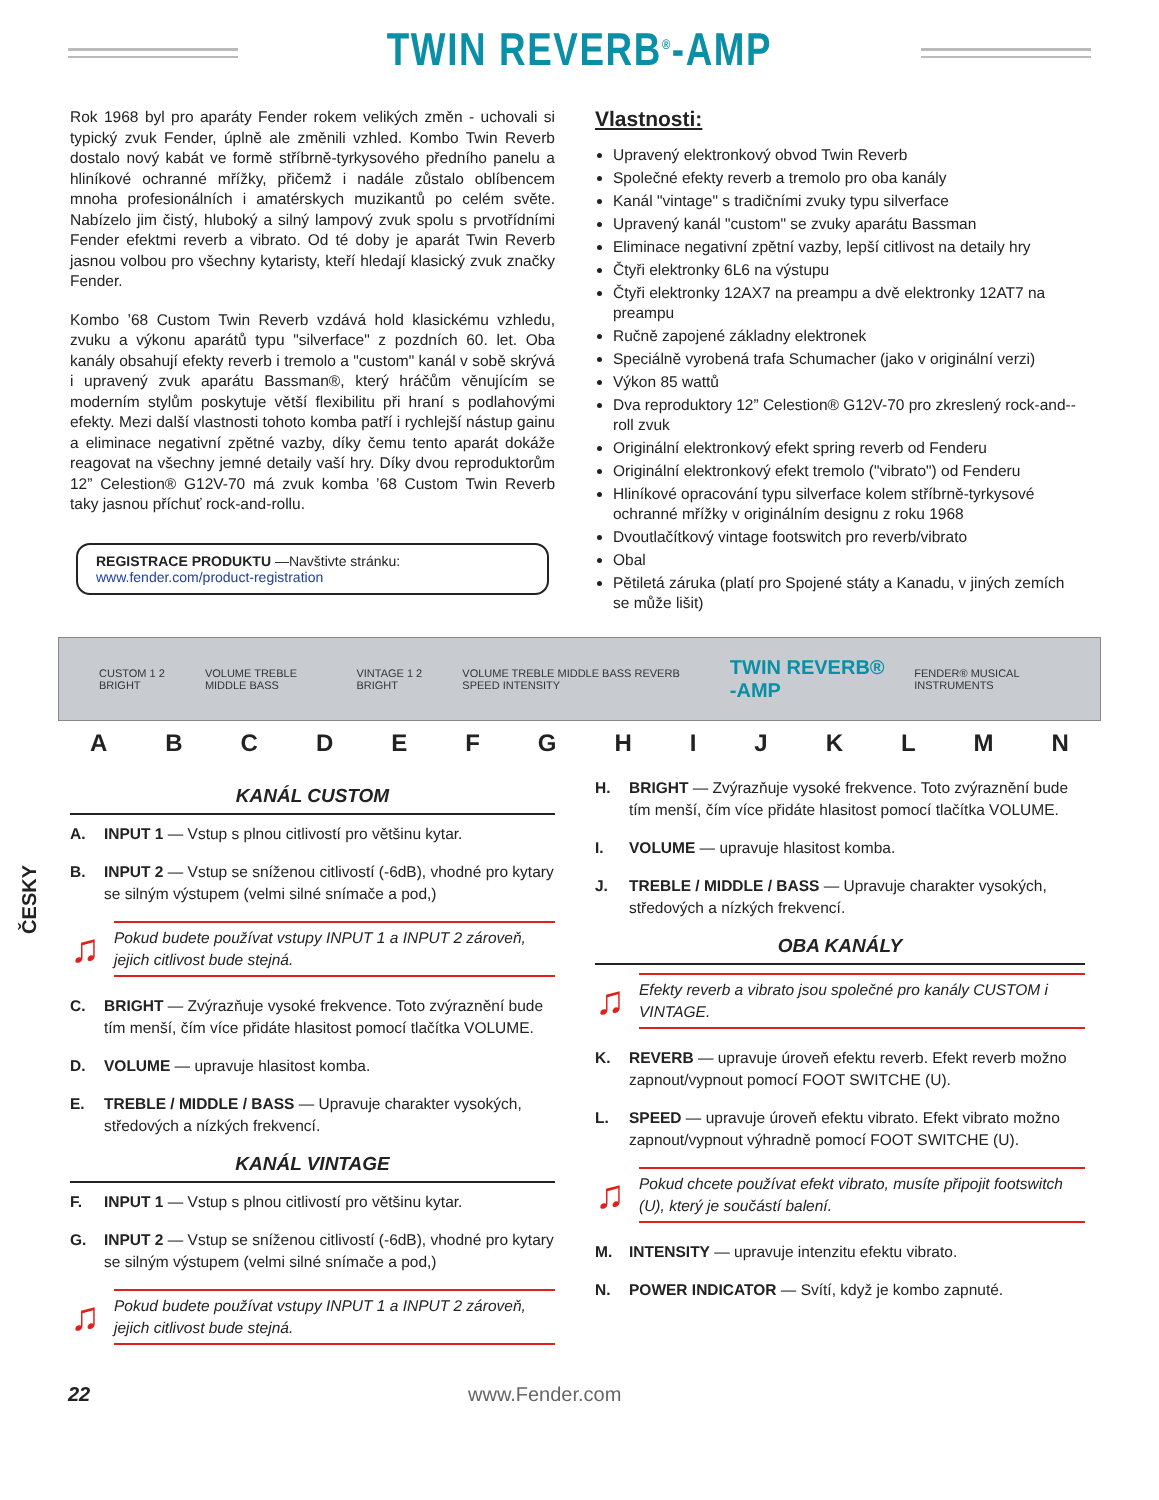TWIN REVERB<sup>®</sup>-AMP
Rok 1968 byl pro aparáty Fender rokem velikých změn - uchovali si typický zvuk Fender, úplně ale změnili vzhled. Kombo Twin Reverb dostalo nový kabát ve formě stříbrně-tyrkysového předního panelu a hliníkové ochranné mřížky, přičemž i nadále zůstalo oblíbencem mnoha profesionálních i amatérskych muzikantů po celém světe. Nabízelo jim čistý, hluboký a silný lampový zvuk spolu s prvotříd­ními Fender efektmi reverb a vibrato. Od té doby je aparát Twin Reverb jasnou volbou pro všechny kytaristy, kteří hledají klasický zvuk značky Fender.
Kombo ’68 Custom Twin Reverb vzdává hold klasickému vzhledu, zvuku a výkonu aparátů typu "silverface" z pozdních 60. let. Oba kanály obsahují efekty reverb i tremolo a "custom" kanál v sobě skrývá i upravený zvuk aparátu Bassman®, který hráčům věnujícím se moderním stylům poskytuje větší flexibilitu při hraní s podlahovými efekty. Mezi další vlastnosti tohoto komba patří i rychlejší nástup gainu a eliminace negativní zpětné vazby, díky čemu tento aparát dokáže reagovat na všechny jemné detaily vaší hry. Díky dvou reproduktorům 12” Celestion® G12V-70 má zvuk komba ’68 Custom Twin Reverb taky jasnou příchuť rock-and-rollu.
REGISTRACE PRODUKTU —Navštivte stránku: www.fender.com/product-registration
Vlastnosti:
Upravený elektronkový obvod Twin Reverb
Společné efekty reverb a tremolo pro oba kanály
Kanál "vintage" s tradičními zvuky typu silverface
Upravený kanál "custom" se zvuky aparátu Bassman
Eliminace negativní zpětní vazby, lepší citlivost na detaily hry
Čtyři elektronky 6L6 na výstupu
Čtyři elektronky 12AX7 na preampu a dvě elektronky 12AT7 na preampu
Ručně zapojené základny elektronek
Speciálně vyrobená trafa Schumacher (jako v originální verzi)
Výkon 85 wattů
Dva reproduktory 12” Celestion® G12V-70 pro zkreslený rock-and--roll zvuk
Originální elektronkový efekt spring reverb od Fenderu
Originální elektronkový efekt tremolo ("vibrato") od Fenderu
Hliníkové opracování typu silverface kolem stříbrně-tyrkysové ochranné mřížky v originálním designu z roku 1968
Dvoutlačítkový vintage footswitch pro reverb/vibrato
Obal
Pětiletá záruka (platí pro Spojené státy a Kanadu, v jiných zemích se může lišit)
CUSTOM 1 2 BRIGHT VOLUME TREBLE MIDDLE BASS VINTAGE 1 2 BRIGHT VOLUME TREBLE MIDDLE BASS REVERB SPEED INTENSITY TWIN REVERB® -AMP FENDER® MUSICAL INSTRUMENTS
A B C D E F G H I J K L M N
ČESKY
KANÁL CUSTOM
A. INPUT 1 — Vstup s plnou citlivostí pro většinu kytar.
B. INPUT 2 — Vstup se sníženou citlivostí (-6dB), vhodné pro kytary se silným výstupem (velmi silné snímače a pod,)
♫
Pokud budete používat vstupy INPUT 1 a INPUT 2 zároveň, jejich citlivost bude stejná.
C. BRIGHT — Zvýrazňuje vysoké frekvence. Toto zvýraznění bude tím menší, čím více přidáte hlasitost pomocí tlačítka VOLUME.
D. VOLUME — upravuje hlasitost komba.
E. TREBLE / MIDDLE / BASS — Upravuje charakter vysokých, středových a nízkých frekvencí.
KANÁL VINTAGE
F. INPUT 1 — Vstup s plnou citlivostí pro většinu kytar.
G. INPUT 2 — Vstup se sníženou citlivostí (-6dB), vhodné pro kytary se silným výstupem (velmi silné snímače a pod,)
♫
Pokud budete používat vstupy INPUT 1 a INPUT 2 zároveň, jejich citlivost bude stejná.
H. BRIGHT — Zvýrazňuje vysoké frekvence. Toto zvýraznění bude tím menší, čím více přidáte hlasitost pomocí tlačítka VOLUME.
I. VOLUME — upravuje hlasitost komba.
J. TREBLE / MIDDLE / BASS — Upravuje charakter vysokých, středových a nízkých frekvencí.
OBA KANÁLY
♫
Efekty reverb a vibrato jsou společné pro kanály CUSTOM i VINTAGE.
K. REVERB — upravuje úroveň efektu reverb. Efekt reverb možno zapnout/vypnout pomocí FOOT SWITCHE (U).
L. SPEED — upravuje úroveň efektu vibrato. Efekt vibrato možno zapnout/vypnout výhradně pomocí FOOT SWITCHE (U).
♫
Pokud chcete používat efekt vibrato, musíte připojit footswitch (U), který je součástí balení.
M. INTENSITY — upravuje intenzitu efektu vibrato.
N. POWER INDICATOR — Svítí, když je kombo zapnuté.
22 www.Fender.com